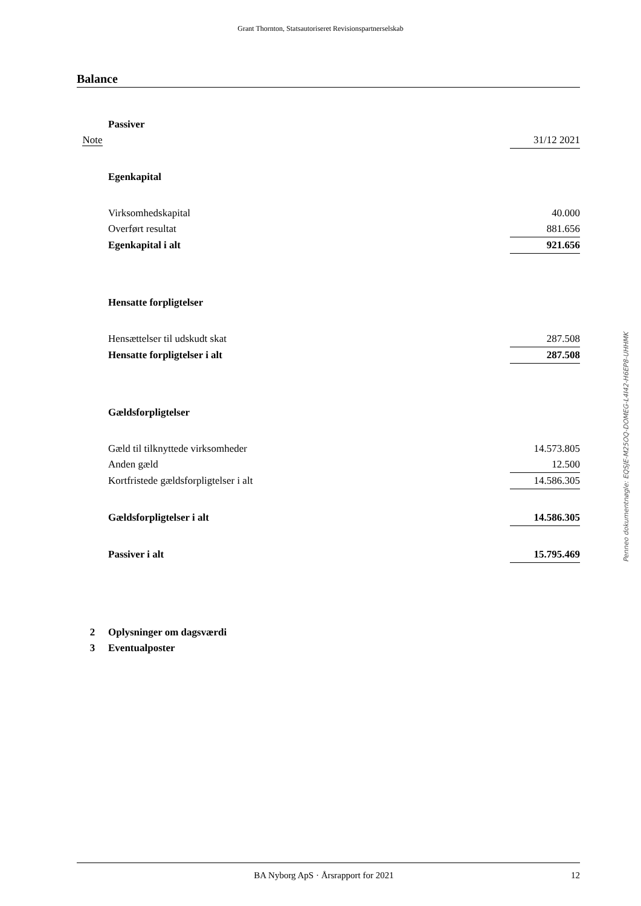Grant Thornton, Statsautoriseret Revisionspartnerselskab
Balance
| | Passiver | |
| Note | | 31/12 2021 |
| | Egenkapital | |
| | Virksomhedskapital | 40.000 |
| | Overført resultat | 881.656 |
| | Egenkapital i alt | 921.656 |
| | Hensatte forpligtelser | |
| | Hensættelser til udskudt skat | 287.508 |
| | Hensatte forpligtelser i alt | 287.508 |
| | Gældsforpligtelser | |
| | Gæld til tilknyttede virksomheder | 14.573.805 |
| | Anden gæld | 12.500 |
| | Kortfristede gældsforpligtelser i alt | 14.586.305 |
| | Gældsforpligtelser i alt | 14.586.305 |
| | Passiver i alt | 15.795.469 |
| 2 | Oplysninger om dagsværdi | |
| 3 | Eventualposter | |
Penneo dokumentnøgle: EQSJE-M25OQ-DOMEG-L4I42-H6EP8-UHHMK
BA Nyborg ApS · Årsrapport for 2021 12